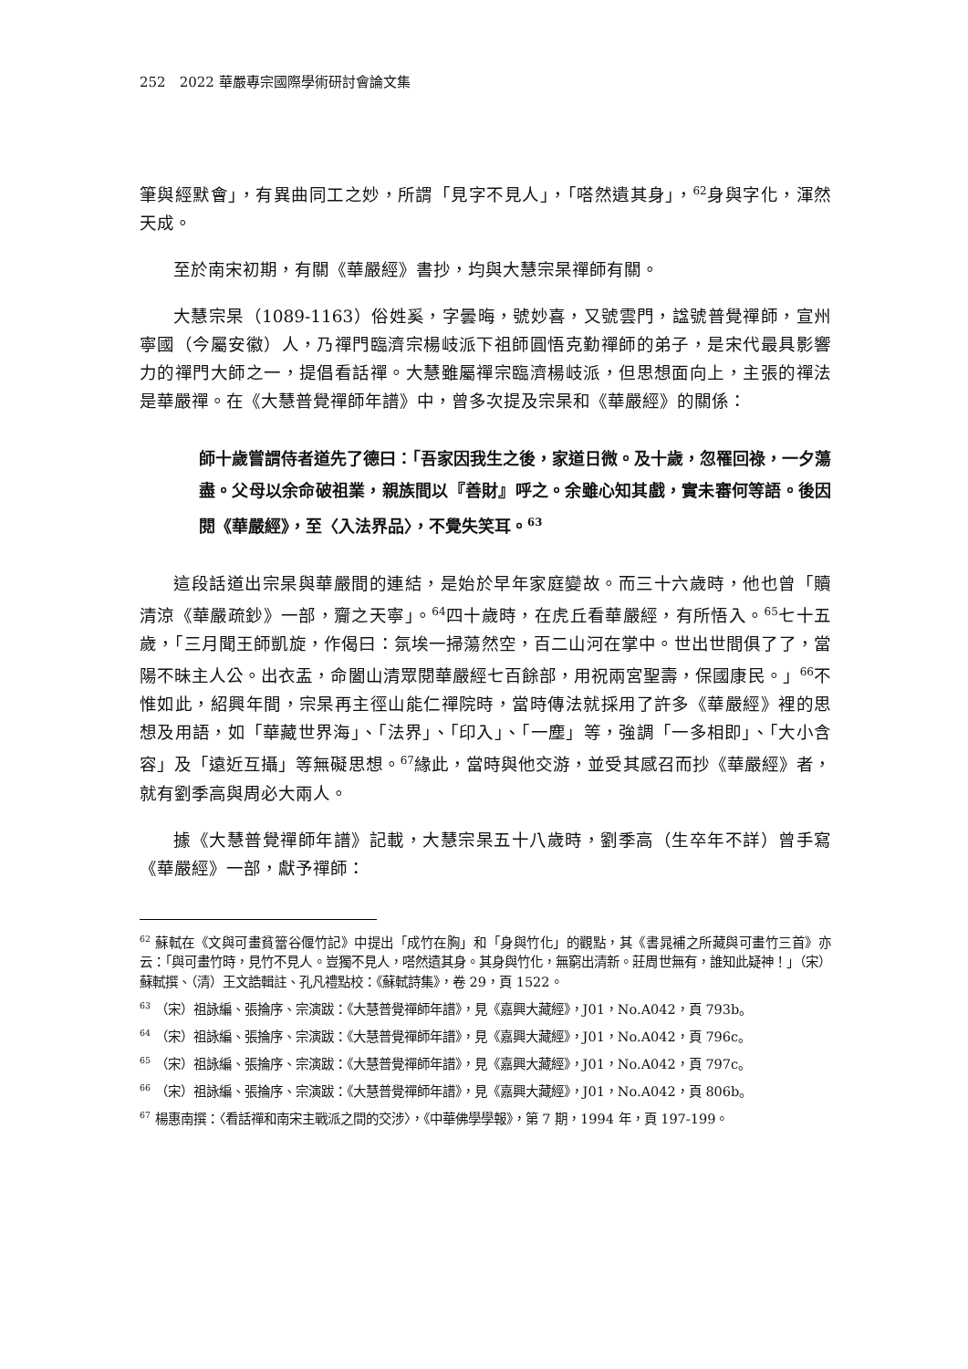252　2022 華嚴專宗國際學術研討會論文集
筆與經默會」，有異曲同工之妙，所謂「見字不見人」，「嗒然遺其身」，<sup>62</sup>身與字化，渾然天成。
至於南宋初期，有關《華嚴經》書抄，均與大慧宗杲禪師有關。
大慧宗杲（1089-1163）俗姓奚，字曇晦，號妙喜，又號雲門，諡號普覺禪師，宣州寧國（今屬安徽）人，乃禪門臨濟宗楊岐派下祖師圓悟克勤禪師的弟子，是宋代最具影響力的禪門大師之一，提倡看話禪。大慧雖屬禪宗臨濟楊岐派，但思想面向上，主張的禪法是華嚴禪。在《大慧普覺禪師年譜》中，曾多次提及宗杲和《華嚴經》的關係：
師十歲嘗謂侍者道先了德曰：「吾家因我生之後，家道日微。及十歲，忽罹回祿，一夕蕩盡。父母以余命破祖業，親族間以『善財』呼之。余雖心知其戲，實未審何等語。後因閱《華嚴經》，至〈入法界品〉，不覺失笑耳。<sup>63</sup>
這段話道出宗杲與華嚴間的連結，是始於早年家庭變故。而三十六歲時，他也曾「贖清涼《華嚴疏鈔》一部，齎之天寧」。<sup>64</sup>四十歲時，在虎丘看華嚴經，有所悟入。<sup>65</sup>七十五歲，「三月聞王師凱旋，作偈曰：氛埃一掃蕩然空，百二山河在掌中。世出世間俱了了，當陽不昧主人公。出衣盂，命闔山清眾閱華嚴經七百餘部，用祝兩宮聖壽，保國康民。」<sup>66</sup>不惟如此，紹興年間，宗杲再主徑山能仁禪院時，當時傳法就採用了許多《華嚴經》裡的思想及用語，如「華藏世界海」、「法界」、「印入」、「一塵」等，強調「一多相即」、「大小含容」及「遠近互攝」等無礙思想。<sup>67</sup>緣此，當時與他交游，並受其感召而抄《華嚴經》者，就有劉季高與周必大兩人。
據《大慧普覺禪師年譜》記載，大慧宗杲五十八歲時，劉季高（生卒年不詳）曾手寫《華嚴經》一部，獻予禪師：
<sup>62</sup> 蘇軾在《文與可畫貧簹谷偃竹記》中提出「成竹在胸」和「身與竹化」的觀點，其《書晁補之所藏與可畫竹三首》亦云：「與可畫竹時，見竹不見人。豈獨不見人，嗒然遺其身。其身與竹化，無窮出清新。莊周世無有，誰知此疑神！」（宋）蘇軾撰、（清）王文誥輯註、孔凡禮點校：《蘇軾詩集》，卷 29，頁 1522。
<sup>63</sup> （宋）祖詠編、張掄序、宗演跋：《大慧普覺禪師年譜》，見《嘉興大藏經》，J01，No.A042，頁 793b。
<sup>64</sup> （宋）祖詠編、張掄序、宗演跋：《大慧普覺禪師年譜》，見《嘉興大藏經》，J01，No.A042，頁 796c。
<sup>65</sup> （宋）祖詠編、張掄序、宗演跋：《大慧普覺禪師年譜》，見《嘉興大藏經》，J01，No.A042，頁 797c。
<sup>66</sup> （宋）祖詠編、張掄序、宗演跋：《大慧普覺禪師年譜》，見《嘉興大藏經》，J01，No.A042，頁 806b。
<sup>67</sup> 楊惠南撰：〈看話禪和南宋主戰派之間的交涉〉，《中華佛學學報》，第 7 期，1994 年，頁 197-199。